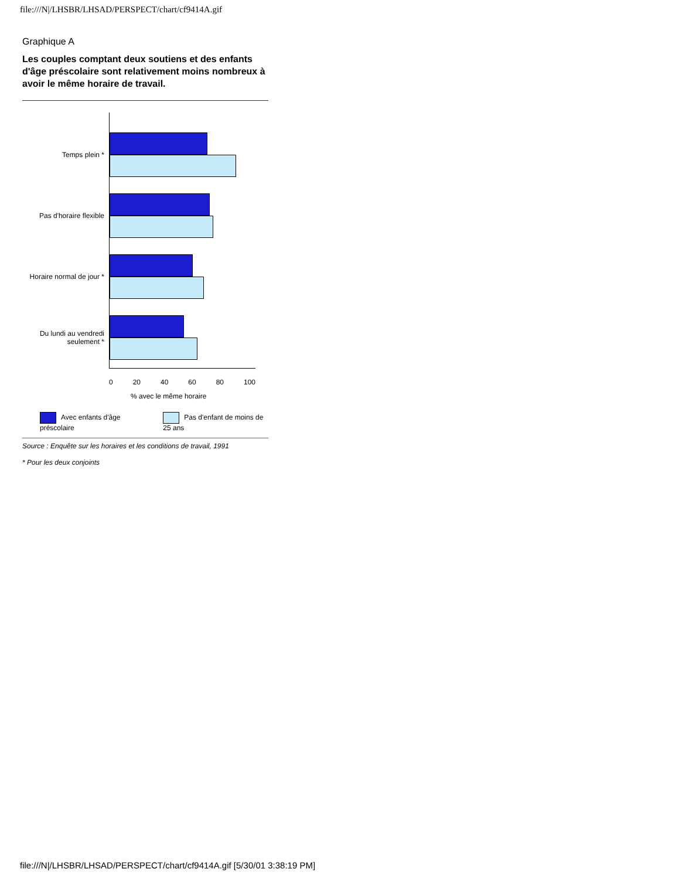file:///N|/LHSBR/LHSAD/PERSPECT/chart/cf9414A.gif
Graphique A
Les couples comptant deux soutiens et des enfants d'âge préscolaire sont relativement moins nombreux à avoir le même horaire de travail.
Temps plein *
Pas d'horaire flexible
Horaire normal de jour *
Du lundi au vendredi seulement *
0 20 40 60 80 100
% avec le même horaire
Avec enfants d'âge préscolaire Pas d'enfant de moins de 25 ans
Source : Enquête sur les horaires et les conditions de travail, 1991
* Pour les deux conjoints
file:///N|/LHSBR/LHSAD/PERSPECT/chart/cf9414A.gif [5/30/01 3:38:19 PM]